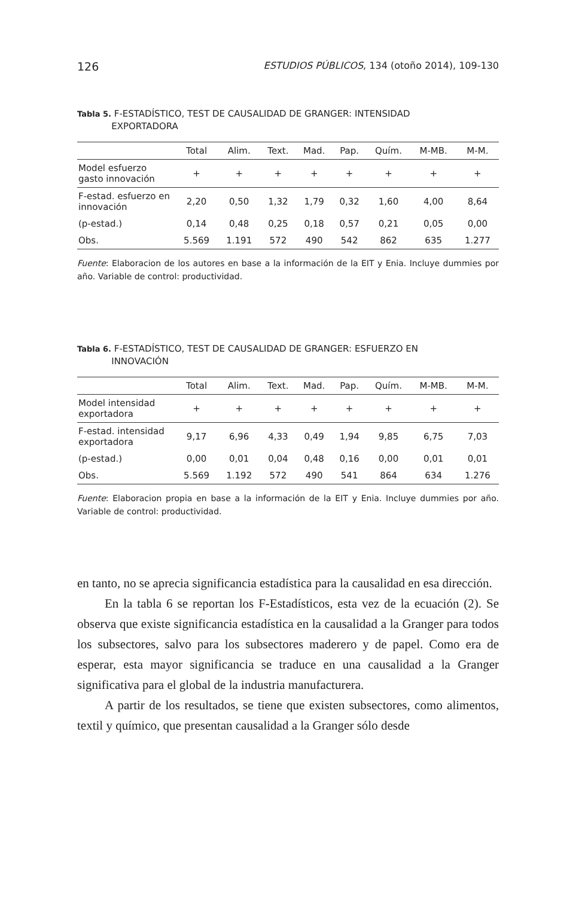126 ESTUDIOS PÚBLICOS, 134 (otoño 2014), 109-130
Tabla 5. F-ESTADÍSTICO, TEST DE CAUSALIDAD DE GRANGER: INTENSIDAD
EXPORTADORA
| | Total | Alim. | Text. | Mad. | Pap. | Quím. | M-MB. | M-M. |
| --- | --- | --- | --- | --- | --- | --- | --- | --- |
| Model esfuerzo gasto innovación | + | + | + | + | + | + | + | + |
| F-estad. esfuerzo en innovación | 2,20 | 0,50 | 1,32 | 1,79 | 0,32 | 1,60 | 4,00 | 8,64 |
| (p-estad.) | 0,14 | 0,48 | 0,25 | 0,18 | 0,57 | 0,21 | 0,05 | 0,00 |
| Obs. | 5.569 | 1.191 | 572 | 490 | 542 | 862 | 635 | 1.277 |
Fuente: Elaboracion de los autores en base a la información de la EIT y Enia. Incluye dummies por año. Variable de control: productividad.
Tabla 6. F-ESTADÍSTICO, TEST DE CAUSALIDAD DE GRANGER: ESFUERZO EN
INNOVACIÓN
| | Total | Alim. | Text. | Mad. | Pap. | Quím. | M-MB. | M-M. |
| --- | --- | --- | --- | --- | --- | --- | --- | --- |
| Model intensidad exportadora | + | + | + | + | + | + | + | + |
| F-estad. intensidad exportadora | 9,17 | 6,96 | 4,33 | 0,49 | 1,94 | 9,85 | 6,75 | 7,03 |
| (p-estad.) | 0,00 | 0,01 | 0,04 | 0,48 | 0,16 | 0,00 | 0,01 | 0,01 |
| Obs. | 5.569 | 1.192 | 572 | 490 | 541 | 864 | 634 | 1.276 |
Fuente: Elaboracion propia en base a la información de la EIT y Enia. Incluye dummies por año. Variable de control: productividad.
en tanto, no se aprecia significancia estadística para la causalidad en esa dirección.
En la tabla 6 se reportan los F-Estadísticos, esta vez de la ecuación (2). Se observa que existe significancia estadística en la causalidad a la Granger para todos los subsectores, salvo para los subsectores maderero y de papel. Como era de esperar, esta mayor significancia se traduce en una causalidad a la Granger significativa para el global de la industria manufacturera.
A partir de los resultados, se tiene que existen subsectores, como alimentos, textil y químico, que presentan causalidad a la Granger sólo desde